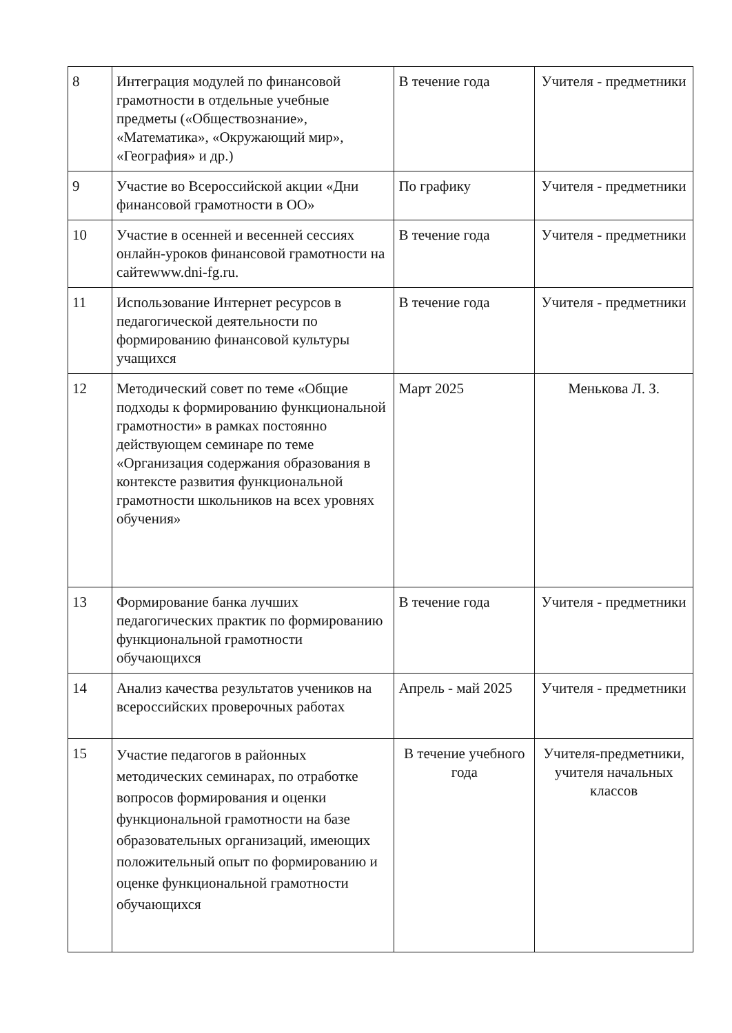| 8 | Интеграция модулей по финансовой грамотности в отдельные учебные предметы («Обществознание», «Математика», «Окружающий мир», «География» и др.) | В течение года | Учителя - предметники |
| 9 | Участие во Всероссийской акции «Дни финансовой грамотности в ОО» | По графику | Учителя - предметники |
| 10 | Участие в осенней и весенней сессиях онлайн-уроков финансовой грамотности на сайтеwww.dni-fg.ru. | В течение года | Учителя - предметники |
| 11 | Использование Интернет ресурсов в педагогической деятельности по формированию финансовой культуры учащихся | В течение года | Учителя - предметники |
| 12 | Методический совет по теме «Общие подходы к формированию функциональной грамотности» в рамках постоянно действующем семинаре по теме «Организация содержания образования в контексте развития функциональной грамотности школьников на всех уровнях обучения» | Март 2025 | Менькова Л. З. |
| 13 | Формирование банка лучших педагогических практик по формированию функциональной грамотности обучающихся | В течение года | Учителя - предметники |
| 14 | Анализ качества результатов учеников на всероссийских проверочных работах | Апрель - май 2025 | Учителя - предметники |
| 15 | Участие педагогов в районных методических семинарах, по отработке вопросов формирования и оценки функциональной грамотности на базе образовательных организаций, имеющих положительный опыт по формированию и оценке функциональной грамотности обучающихся | В течение учебного года | Учителя-предметники, учителя начальных классов |